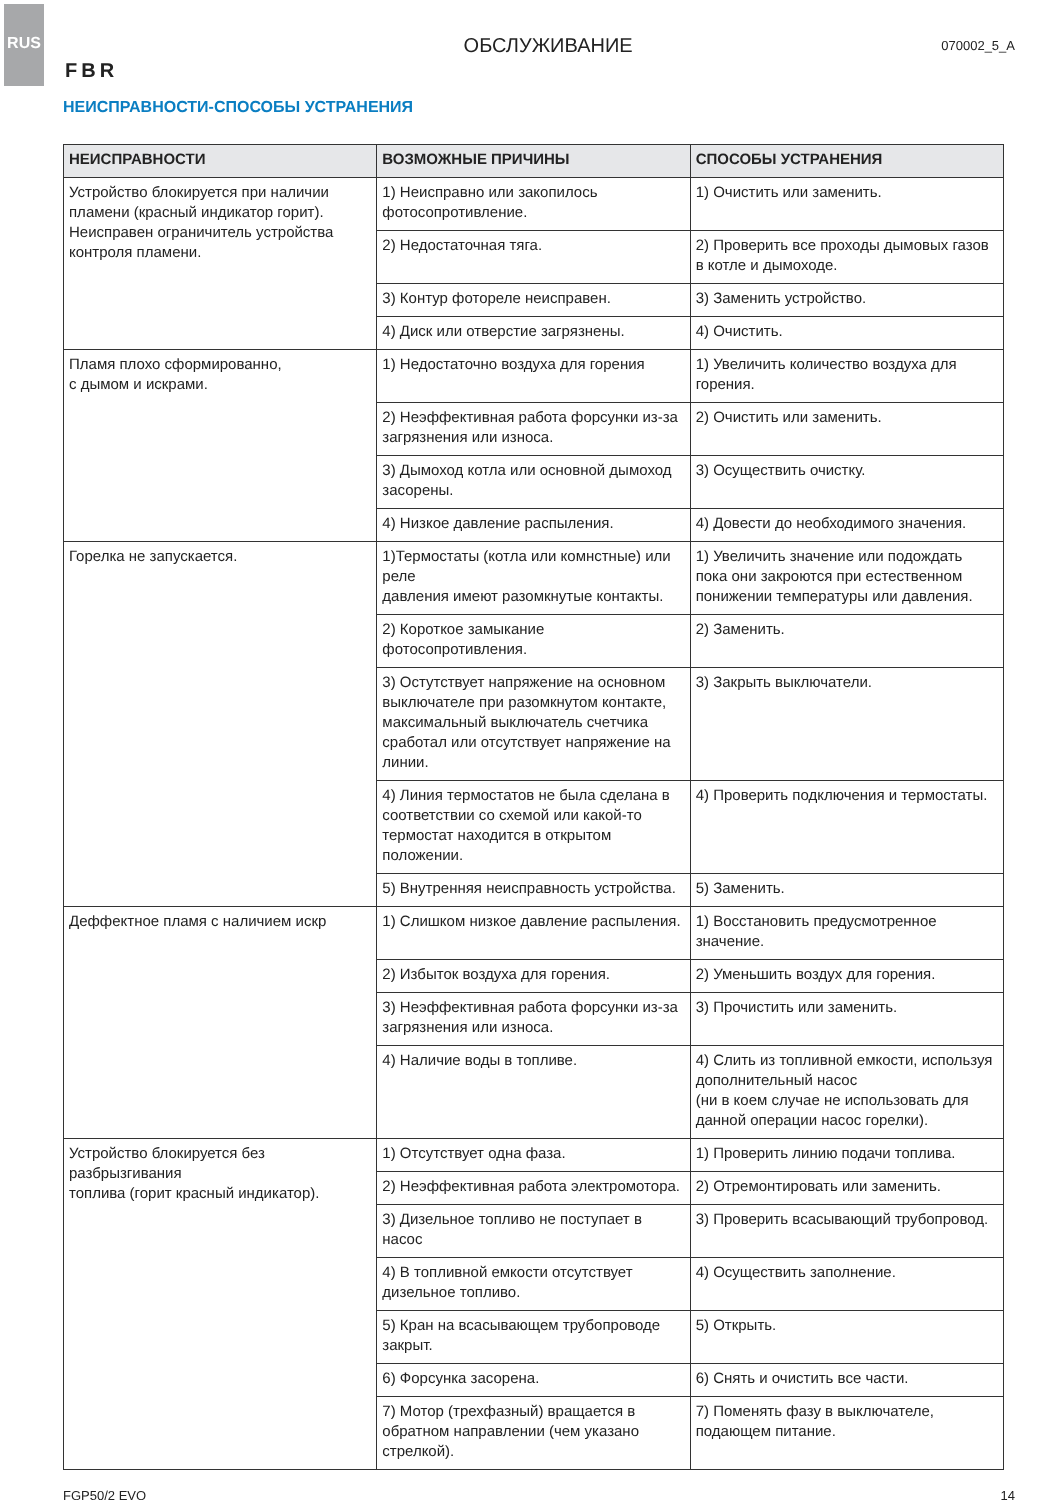RUS
FBR
ОБСЛУЖИВАНИЕ
070002_5_A
НЕИСПРАВНОСТИ-СПОСОБЫ УСТРАНЕНИЯ
| НЕИСПРАВНОСТИ | ВОЗМОЖНЫЕ ПРИЧИНЫ | СПОСОБЫ УСТРАНЕНИЯ |
| --- | --- | --- |
| Устройство блокируется при наличии пламени (красный индикатор горит). Неисправен ограничитель устройства контроля пламени. | 1) Неисправно или закопилось фотосопротивление. | 1) Очистить или заменить. |
| | 2) Недостаточная тяга. | 2) Проверить все проходы дымовых газов в котле и дымоходе. |
| | 3) Контур фотореле неисправен. | 3) Заменить устройство. |
| | 4) Диск или отверстие загрязнены. | 4) Очистить. |
| Пламя плохо сформированно, с дымом и искрами. | 1) Недостаточно воздуха для горения | 1) Увеличить количество воздуха для горения. |
| | 2) Неэффективная работа форсунки из-за загрязнения или износа. | 2) Очистить или заменить. |
| | 3) Дымоход котла или основной дымоход засорены. | 3) Осуществить очистку. |
| | 4) Низкое давление распыления. | 4) Довести до необходимого значения. |
| Горелка не запускается. | 1)Термостаты (котла или комнстные) или реле давления имеют разомкнутые контакты. | 1) Увеличить значение или подождать пока они закроются при естественном понижении температуры или давления. |
| | 2) Короткое замыкание фотосопротивления. | 2) Заменить. |
| | 3) Остутствует напряжение на основном выключателе при разомкнутом контакте, максимальный выключатель счетчика сработал или отсутствует напряжение на линии. | 3) Закрыть выключатели. |
| | 4) Линия термостатов не была сделана в соответствии со схемой или какой-то термостат находится в открытом положении. | 4) Проверить подключения и термостаты. |
| | 5) Внутренняя неисправность устройства. | 5) Заменить. |
| Деффектное пламя с наличием искр | 1) Слишком низкое давление распыления. | 1) Восстановить предусмотренное значение. |
| | 2) Избыток воздуха для горения. | 2) Уменьшить воздух для горения. |
| | 3) Неэффективная работа форсунки из-за загрязнения или износа. | 3) Прочистить или заменить. |
| | 4) Наличие воды в топливе. | 4) Слить из топливной емкости, используя дополнительный насос (ни в коем случае не использовать для данной операции насос горелки). |
| Устройство блокируется без разбрызгивания топлива (горит красный индикатор). | 1) Отсутствует одна фаза. | 1) Проверить линию подачи топлива. |
| | 2) Неэффективная работа электромотора. | 2) Отремонтировать или заменить. |
| | 3) Дизельное топливо не поступает в насос | 3) Проверить всасывающий трубопровод. |
| | 4) В топливной емкости отсутствует дизельное топливо. | 4) Осуществить заполнение. |
| | 5) Кран на всасывающем трубопроводе закрыт. | 5) Открыть. |
| | 6) Форсунка засорена. | 6) Снять и очистить все части. |
| | 7) Мотор (трехфазный) вращается в обратном направлении (чем указано стрелкой). | 7) Поменять фазу в выключателе, подающем питание. |
FGP50/2 EVO 14